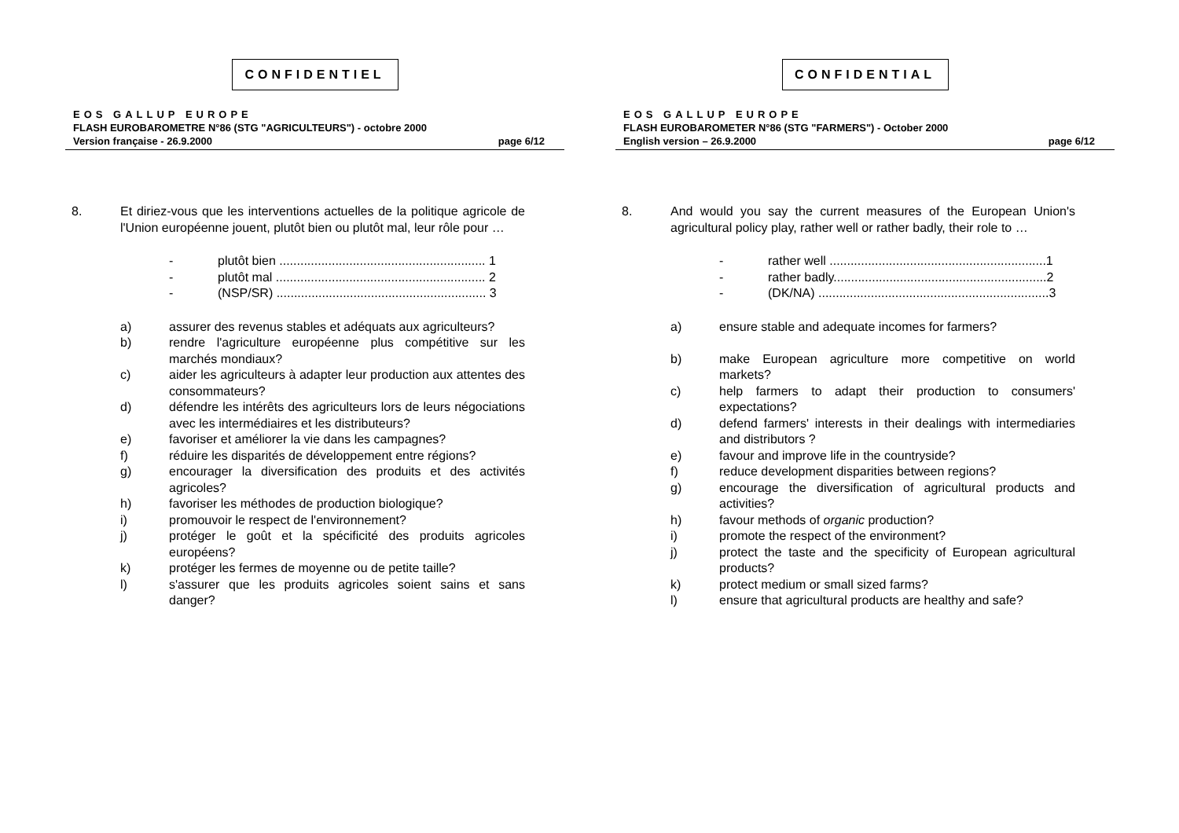CONFIDENTIEL
EOS GALLUP EUROPE
FLASH EUROBAROMETRE N°86 (STG "AGRICULTEURS") - octobre 2000
Version française - 26.9.2000 page 6/12
8. Et diriez-vous que les interventions actuelles de la politique agricole de l'Union européenne jouent, plutôt bien ou plutôt mal, leur rôle pour …
- plutôt bien ........................................................... 1
- plutôt mal ............................................................ 2
- (NSP/SR) ............................................................ 3
a) assurer des revenus stables et adéquats aux agriculteurs?
b) rendre l'agriculture européenne plus compétitive sur les marchés mondiaux?
c) aider les agriculteurs à adapter leur production aux attentes des consommateurs?
d) défendre les intérêts des agriculteurs lors de leurs négociations avec les intermédiaires et les distributeurs?
e) favoriser et améliorer la vie dans les campagnes?
f) réduire les disparités de développement entre régions?
g) encourager la diversification des produits et des activités agricoles?
h) favoriser les méthodes de production biologique?
i) promouvoir le respect de l'environnement?
j) protéger le goût et la spécificité des produits agricoles européens?
k) protéger les fermes de moyenne ou de petite taille?
l) s'assurer que les produits agricoles soient sains et sans danger?
CONFIDENTIAL
EOS GALLUP EUROPE
FLASH EUROBAROMETER N°86 (STG "FARMERS") - October 2000
English version – 26.9.2000 page 6/12
8. And would you say the current measures of the European Union's agricultural policy play, rather well or rather badly, their role to …
- rather well ..............................................................1
- rather badly.............................................................2
- (DK/NA) ..................................................................3
a) ensure stable and adequate incomes for farmers?
b) make European agriculture more competitive on world markets?
c) help farmers to adapt their production to consumers' expectations?
d) defend farmers' interests in their dealings with intermediaries and distributors ?
e) favour and improve life in the countryside?
f) reduce development disparities between regions?
g) encourage the diversification of agricultural products and activities?
h) favour methods of organic production?
i) promote the respect of the environment?
j) protect the taste and the specificity of European agricultural products?
k) protect medium or small sized farms?
l) ensure that agricultural products are healthy and safe?